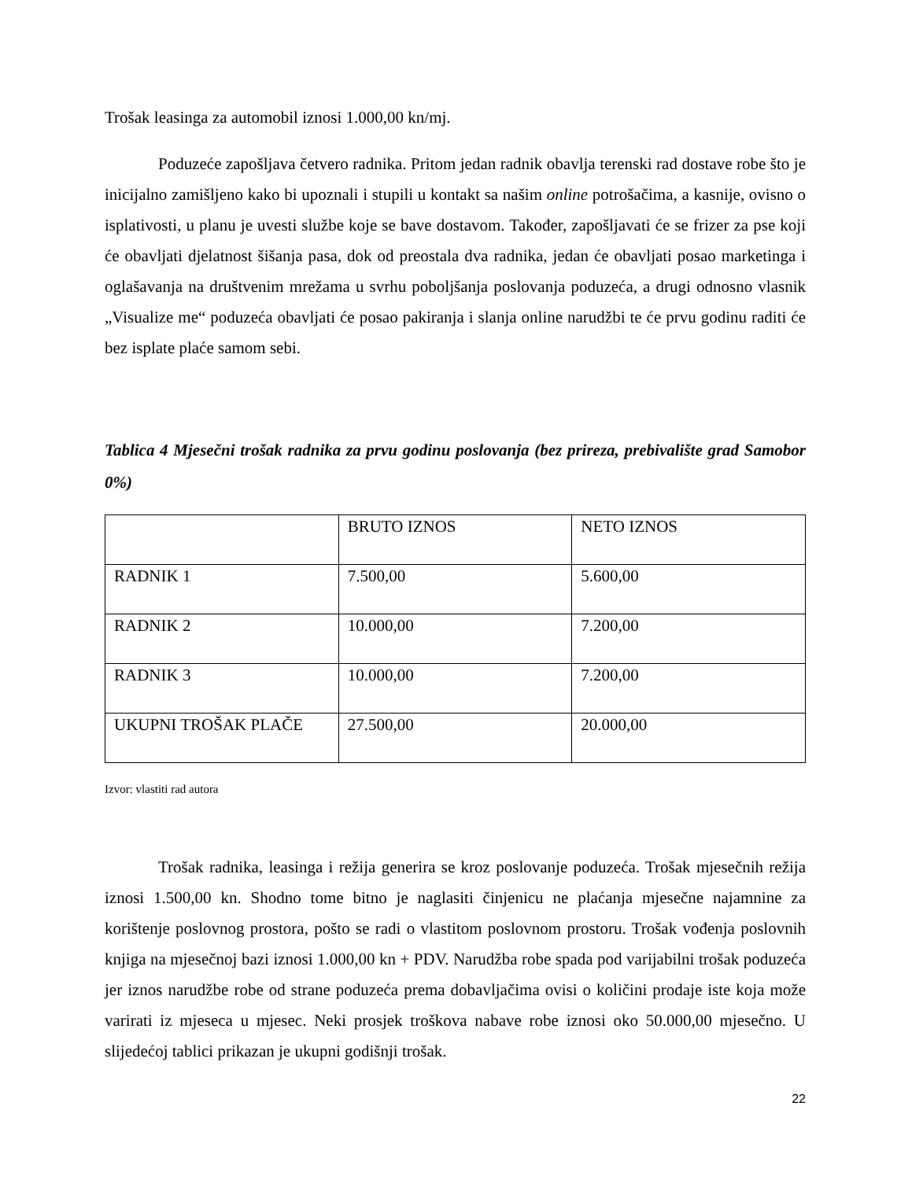Trošak leasinga za automobil iznosi 1.000,00 kn/mj.
Poduzeće zapošljava četvero radnika. Pritom jedan radnik obavlja terenski rad dostave robe što je inicijalno zamišljeno kako bi upoznali i stupili u kontakt sa našim online potrošačima, a kasnije, ovisno o isplativosti, u planu je uvesti službe koje se bave dostavom. Također, zapošljavati će se frizer za pse koji će obavljati djelatnost šišanja pasa, dok od preostala dva radnika, jedan će obavljati posao marketinga i oglašavanja na društvenim mrežama u svrhu poboljšanja poslovanja poduzeća, a drugi odnosno vlasnik „Visualize me“ poduzeća obavljati će posao pakiranja i slanja online narudžbi te će prvu godinu raditi će bez isplate plaće samom sebi.
Tablica 4 Mjesečni trošak radnika za prvu godinu poslovanja (bez prireza, prebivalište grad Samobor 0%)
| | BRUTO IZNOS | NETO IZNOS |
| RADNIK 1 | 7.500,00 | 5.600,00 |
| RADNIK 2 | 10.000,00 | 7.200,00 |
| RADNIK 3 | 10.000,00 | 7.200,00 |
| UKUPNI TROŠAK PLAČE | 27.500,00 | 20.000,00 |
Izvor: vlastiti rad autora
Trošak radnika, leasinga i režija generira se kroz poslovanje poduzeća. Trošak mjesečnih režija iznosi 1.500,00 kn. Shodno tome bitno je naglasiti činjenicu ne plaćanja mjesečne najamnine za korištenje poslovnog prostora, pošto se radi o vlastitom poslovnom prostoru. Trošak vođenja poslovnih knjiga na mjesečnoj bazi iznosi 1.000,00 kn + PDV. Narudžba robe spada pod varijabilni trošak poduzeća jer iznos narudžbe robe od strane poduzeća prema dobavljačima ovisi o količini prodaje iste koja može varirati iz mjeseca u mjesec. Neki prosjek troškova nabave robe iznosi oko 50.000,00 mjesečno. U slijedećoj tablici prikazan je ukupni godišnji trošak.
22